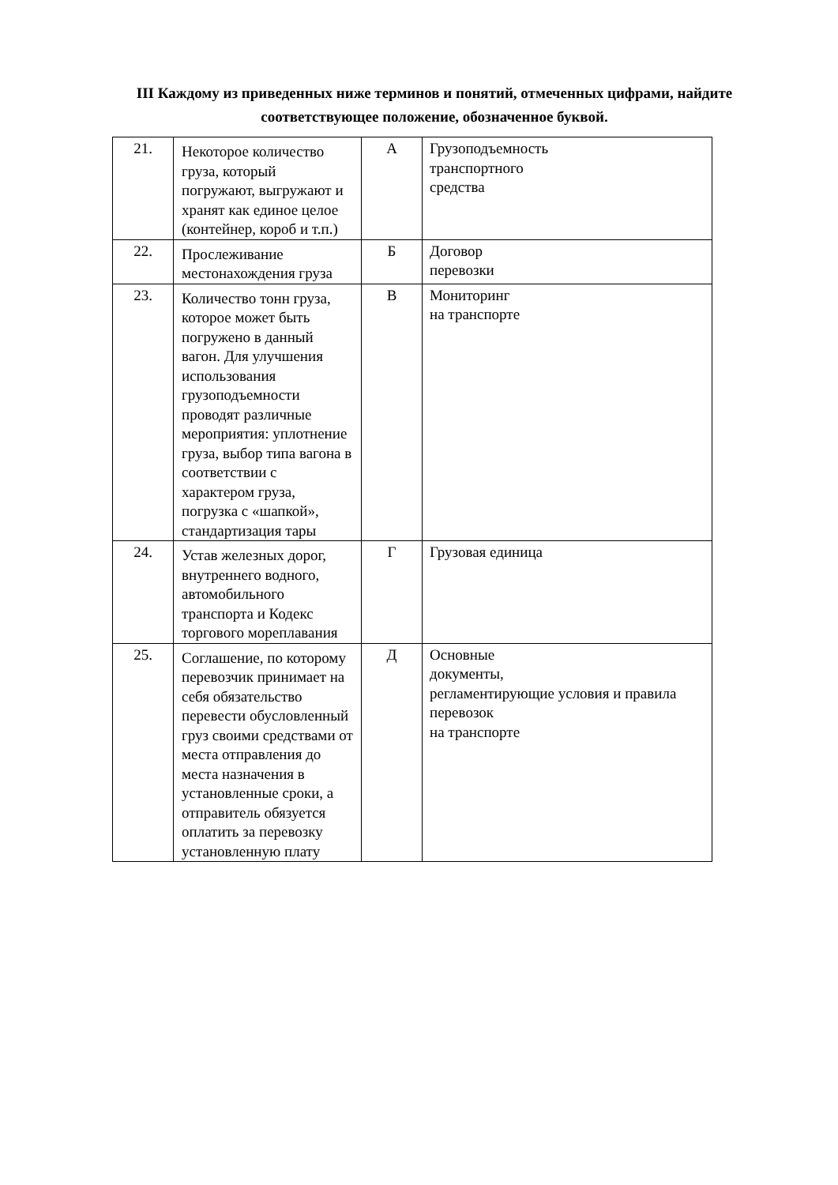III Каждому из приведенных ниже терминов и понятий, отмеченных цифрами, найдите соответствующее положение, обозначенное буквой.
| 21. | Некоторое количество груза, который погружают, выгружают и хранят как единое целое (контейнер, короб и т.п.) | А | Грузоподъемность транспортного средства |
| 22. | Прослеживание местонахождения груза | Б | Договор перевозки |
| 23. | Количество тонн груза, которое может быть погружено в данный вагон. Для улучшения использования грузоподъемности проводят различные мероприятия: уплотнение груза, выбор типа вагона в соответствии с характером груза, погрузка с «шапкой», стандартизация тары | В | Мониторинг на транспорте |
| 24. | Устав железных дорог, внутреннего водного, автомобильного транспорта и Кодекс торгового мореплавания | Г | Грузовая единица |
| 25. | Соглашение, по которому перевозчик принимает на себя обязательство перевести обусловленный груз своими средствами от места отправления до места назначения в установленные сроки, а отправитель обязуется оплатить за перевозку установленную плату | Д | Основные документы, регламентирующие условия и правила перевозок на транспорте |